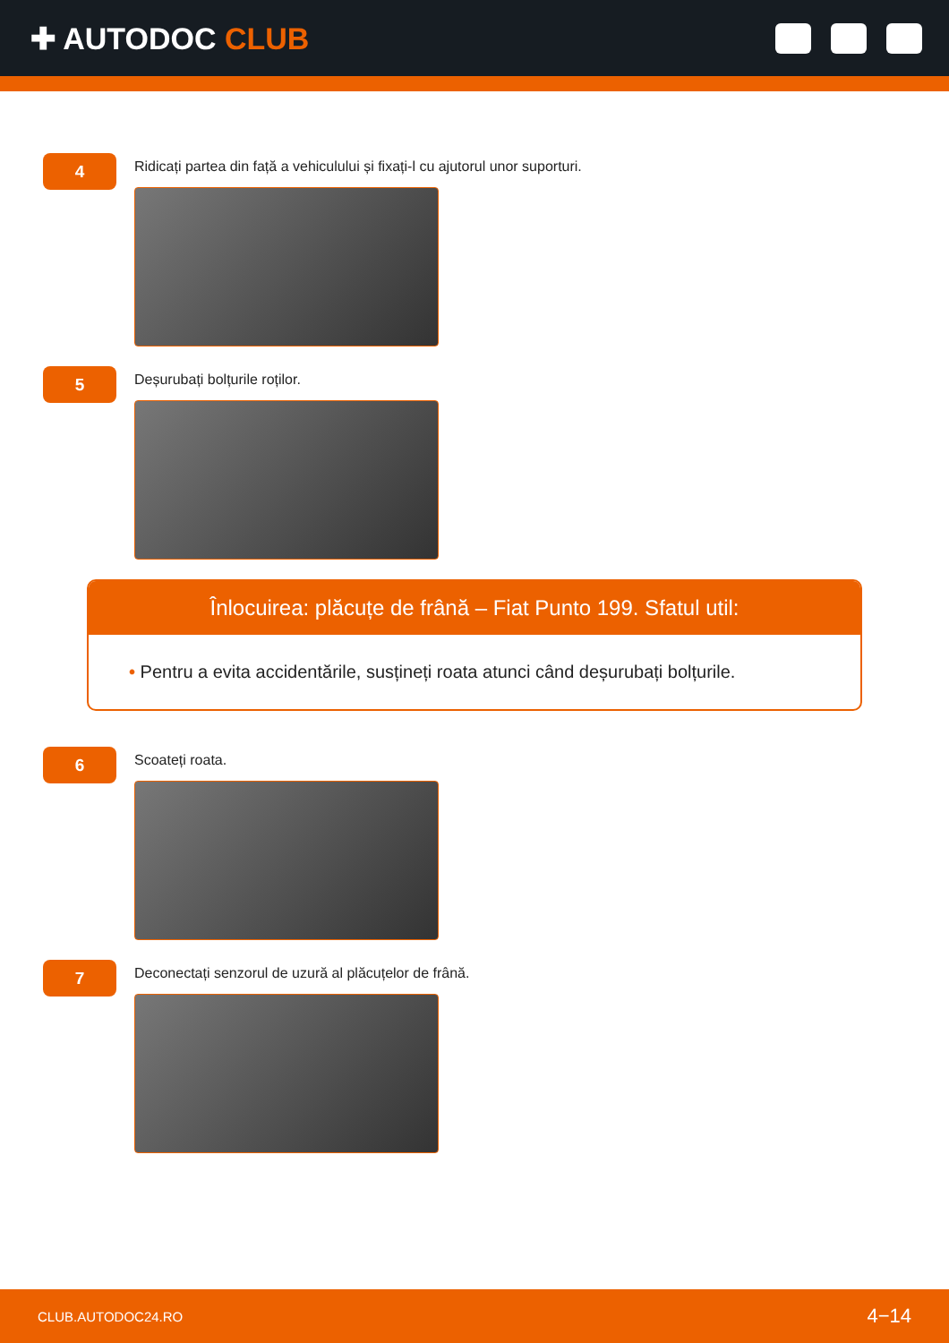✚ AUTODOC CLUB
4
Ridicați partea din față a vehiculului și fixați-l cu ajutorul unor suporturi.
5
Deșurubați bolțurile roților.
Înlocuirea: plăcuțe de frână – Fiat Punto 199. Sfatul util:
• Pentru a evita accidentările, susțineți roata atunci când deșurubați bolțurile.
6
Scoateți roata.
7
Deconectați senzorul de uzură al plăcuțelor de frână.
CLUB.AUTODOC24.RO 4−14